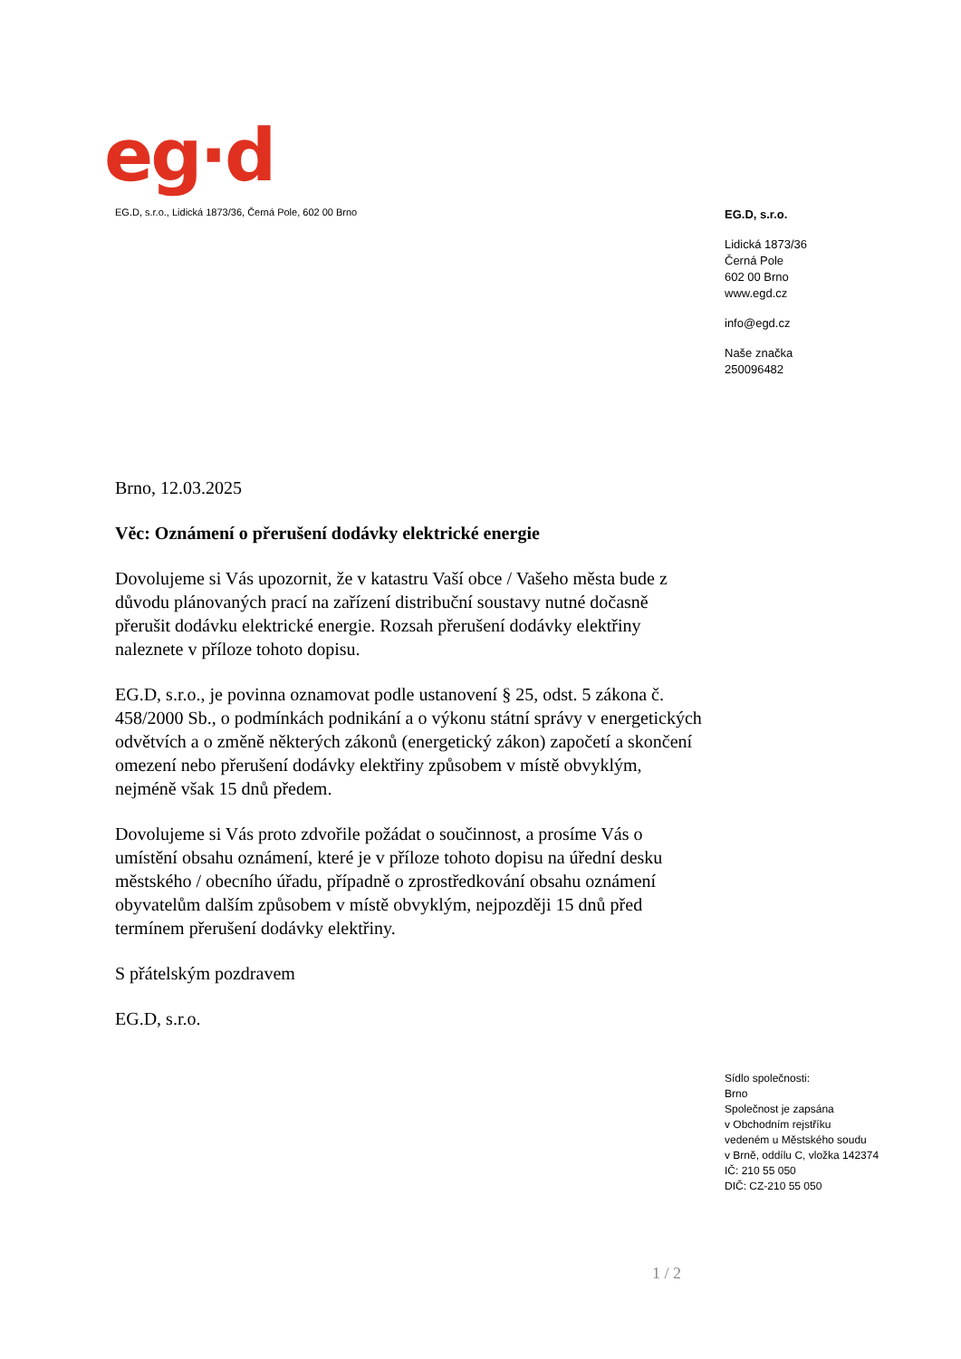eg·d
EG.D, s.r.o., Lidická 1873/36, Černá Pole, 602 00 Brno
EG.D, s.r.o.
Lidická 1873/36
Černá Pole
602 00 Brno
www.egd.cz
info@egd.cz
Naše značka
250096482
Brno, 12.03.2025
Věc: Oznámení o přerušení dodávky elektrické energie
Dovolujeme si Vás upozornit, že v katastru Vaší obce / Vašeho města bude z důvodu plánovaných prací na zařízení distribuční soustavy nutné dočasně přerušit dodávku elektrické energie. Rozsah přerušení dodávky elektřiny naleznete v příloze tohoto dopisu.
EG.D, s.r.o., je povinna oznamovat podle ustanovení § 25, odst. 5 zákona č. 458/2000 Sb., o podmínkách podnikání a o výkonu státní správy v energetických odvětvích a o změně některých zákonů (energetický zákon) započetí a skončení omezení nebo přerušení dodávky elektřiny způsobem v místě obvyklým, nejméně však 15 dnů předem.
Dovolujeme si Vás proto zdvořile požádat o součinnost, a prosíme Vás o umístění obsahu oznámení, které je v příloze tohoto dopisu na úřední desku městského / obecního úřadu, případně o zprostředkování obsahu oznámení obyvatelům dalším způsobem v místě obvyklým, nejpozději 15 dnů před termínem přerušení dodávky elektřiny.
S přátelským pozdravem
EG.D, s.r.o.
Sídlo společnosti:
Brno
Společnost je zapsána
v Obchodním rejstříku
vedeném u Městského soudu
v Brně, oddílu C, vložka 142374
IČ: 210 55 050
DIČ: CZ-210 55 050
1 / 2